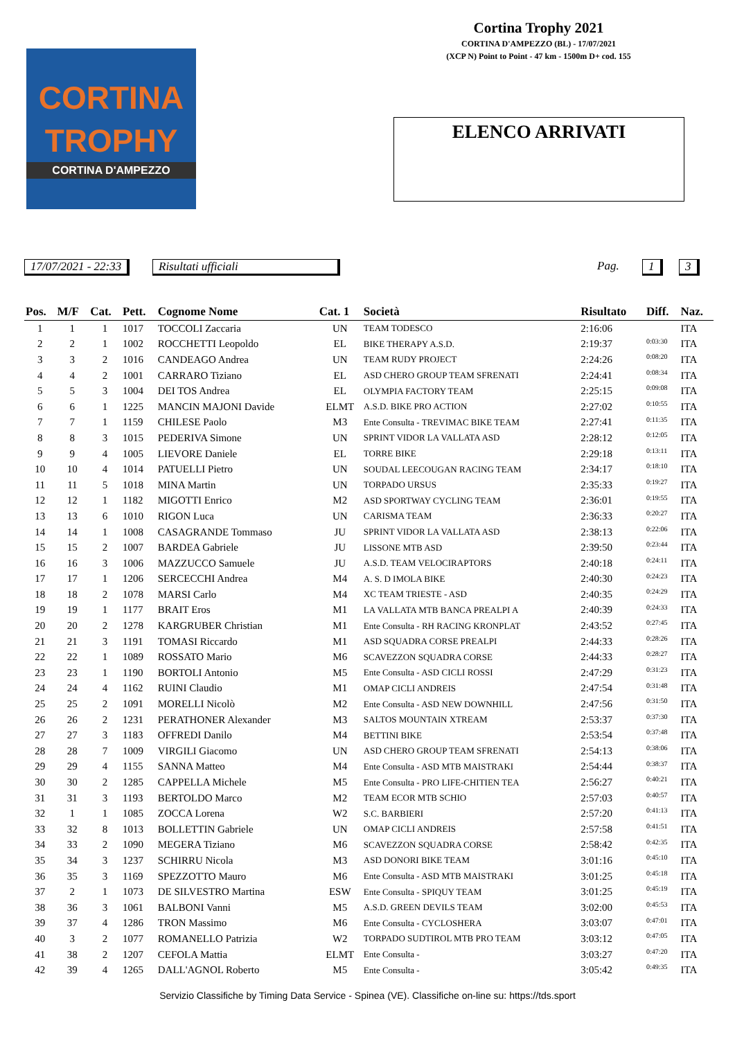Cortina Trophy 2021
CORTINA D'AMPEZZO (BL) - 17/07/2021
(XCP N) Point to Point - 47 km - 1500m D+ cod. 155
CORTINA
TROPHY
CORTINA D'AMPEZZO
ELENCO ARRIVATI
17/07/2021 - 22:33 Risultati ufficiali Pag. 1 3
| Pos. | M/F | Cat. | Pett. | Cognome Nome | Cat. 1 | Società | Risultato | Diff. | Naz. |
| --- | --- | --- | --- | --- | --- | --- | --- | --- | --- |
| 1 | 1 | 1 | 1017 | TOCCOLI Zaccaria | UN | TEAM TODESCO | 2:16:06 | | ITA |
| 2 | 2 | 1 | 1002 | ROCCHETTI Leopoldo | EL | BIKE THERAPY A.S.D. | 2:19:37 | 0:03:30 | ITA |
| 3 | 3 | 2 | 1016 | CANDEAGO Andrea | UN | TEAM RUDY PROJECT | 2:24:26 | 0:08:20 | ITA |
| 4 | 4 | 2 | 1001 | CARRARO Tiziano | EL | ASD CHERO GROUP TEAM SFRENATI | 2:24:41 | 0:08:34 | ITA |
| 5 | 5 | 3 | 1004 | DEI TOS Andrea | EL | OLYMPIA FACTORY TEAM | 2:25:15 | 0:09:08 | ITA |
| 6 | 6 | 1 | 1225 | MANCIN MAJONI Davide | ELMT | A.S.D. BIKE PRO ACTION | 2:27:02 | 0:10:55 | ITA |
| 7 | 7 | 1 | 1159 | CHILESE Paolo | M3 | Ente Consulta - TREVIMAC BIKE TEAM | 2:27:41 | 0:11:35 | ITA |
| 8 | 8 | 3 | 1015 | PEDERIVA Simone | UN | SPRINT VIDOR LA VALLATA ASD | 2:28:12 | 0:12:05 | ITA |
| 9 | 9 | 4 | 1005 | LIEVORE Daniele | EL | TORRE BIKE | 2:29:18 | 0:13:11 | ITA |
| 10 | 10 | 4 | 1014 | PATUELLI Pietro | UN | SOUDAL LEECOUGAN RACING TEAM | 2:34:17 | 0:18:10 | ITA |
| 11 | 11 | 5 | 1018 | MINA Martin | UN | TORPADO URSUS | 2:35:33 | 0:19:27 | ITA |
| 12 | 12 | 1 | 1182 | MIGOTTI Enrico | M2 | ASD SPORTWAY CYCLING TEAM | 2:36:01 | 0:19:55 | ITA |
| 13 | 13 | 6 | 1010 | RIGON Luca | UN | CARISMA TEAM | 2:36:33 | 0:20:27 | ITA |
| 14 | 14 | 1 | 1008 | CASAGRANDE Tommaso | JU | SPRINT VIDOR LA VALLATA ASD | 2:38:13 | 0:22:06 | ITA |
| 15 | 15 | 2 | 1007 | BARDEA Gabriele | JU | LISSONE MTB ASD | 2:39:50 | 0:23:44 | ITA |
| 16 | 16 | 3 | 1006 | MAZZUCCO Samuele | JU | A.S.D. TEAM VELOCIRAPTORS | 2:40:18 | 0:24:11 | ITA |
| 17 | 17 | 1 | 1206 | SERCECCHI Andrea | M4 | A. S. D IMOLA BIKE | 2:40:30 | 0:24:23 | ITA |
| 18 | 18 | 2 | 1078 | MARSI Carlo | M4 | XC TEAM TRIESTE - ASD | 2:40:35 | 0:24:29 | ITA |
| 19 | 19 | 1 | 1177 | BRAIT Eros | M1 | LA VALLATA MTB BANCA PREALPI A | 2:40:39 | 0:24:33 | ITA |
| 20 | 20 | 2 | 1278 | KARGRUBER Christian | M1 | Ente Consulta - RH RACING KRONPLAT | 2:43:52 | 0:27:45 | ITA |
| 21 | 21 | 3 | 1191 | TOMASI Riccardo | M1 | ASD SQUADRA CORSE PREALPI | 2:44:33 | 0:28:26 | ITA |
| 22 | 22 | 1 | 1089 | ROSSATO Mario | M6 | SCAVEZZON SQUADRA CORSE | 2:44:33 | 0:28:27 | ITA |
| 23 | 23 | 1 | 1190 | BORTOLI Antonio | M5 | Ente Consulta - ASD CICLI ROSSI | 2:47:29 | 0:31:23 | ITA |
| 24 | 24 | 4 | 1162 | RUINI Claudio | M1 | OMAP CICLI ANDREIS | 2:47:54 | 0:31:48 | ITA |
| 25 | 25 | 2 | 1091 | MORELLI Nicolò | M2 | Ente Consulta - ASD NEW DOWNHILL | 2:47:56 | 0:31:50 | ITA |
| 26 | 26 | 2 | 1231 | PERATHONER Alexander | M3 | SALTOS MOUNTAIN XTREAM | 2:53:37 | 0:37:30 | ITA |
| 27 | 27 | 3 | 1183 | OFFREDI Danilo | M4 | BETTINI BIKE | 2:53:54 | 0:37:48 | ITA |
| 28 | 28 | 7 | 1009 | VIRGILI Giacomo | UN | ASD CHERO GROUP TEAM SFRENATI | 2:54:13 | 0:38:06 | ITA |
| 29 | 29 | 4 | 1155 | SANNA Matteo | M4 | Ente Consulta - ASD MTB MAISTRAKI | 2:54:44 | 0:38:37 | ITA |
| 30 | 30 | 2 | 1285 | CAPPELLA Michele | M5 | Ente Consulta - PRO LIFE-CHITIEN TEA | 2:56:27 | 0:40:21 | ITA |
| 31 | 31 | 3 | 1193 | BERTOLDO Marco | M2 | TEAM ECOR MTB SCHIO | 2:57:03 | 0:40:57 | ITA |
| 32 | 1 | 1 | 1085 | ZOCCA Lorena | W2 | S.C. BARBIERI | 2:57:20 | 0:41:13 | ITA |
| 33 | 32 | 8 | 1013 | BOLLETTIN Gabriele | UN | OMAP CICLI ANDREIS | 2:57:58 | 0:41:51 | ITA |
| 34 | 33 | 2 | 1090 | MEGERA Tiziano | M6 | SCAVEZZON SQUADRA CORSE | 2:58:42 | 0:42:35 | ITA |
| 35 | 34 | 3 | 1237 | SCHIRRU Nicola | M3 | ASD DONORI BIKE TEAM | 3:01:16 | 0:45:10 | ITA |
| 36 | 35 | 3 | 1169 | SPEZZOTTO Mauro | M6 | Ente Consulta - ASD MTB MAISTRAKI | 3:01:25 | 0:45:18 | ITA |
| 37 | 2 | 1 | 1073 | DE SILVESTRO Martina | ESW | Ente Consulta - SPIQUY TEAM | 3:01:25 | 0:45:19 | ITA |
| 38 | 36 | 3 | 1061 | BALBONI Vanni | M5 | A.S.D. GREEN DEVILS TEAM | 3:02:00 | 0:45:53 | ITA |
| 39 | 37 | 4 | 1286 | TRON Massimo | M6 | Ente Consulta - CYCLOSHERA | 3:03:07 | 0:47:01 | ITA |
| 40 | 3 | 2 | 1077 | ROMANELLO Patrizia | W2 | TORPADO SUDTIROL MTB PRO TEAM | 3:03:12 | 0:47:05 | ITA |
| 41 | 38 | 2 | 1207 | CEFOLA Mattia | ELMT | Ente Consulta - | 3:03:27 | 0:47:20 | ITA |
| 42 | 39 | 4 | 1265 | DALL'AGNOL Roberto | M5 | Ente Consulta - | 3:05:42 | 0:49:35 | ITA |
Servizio Classifiche by Timing Data Service - Spinea (VE). Classifiche on-line su: https://tds.sport